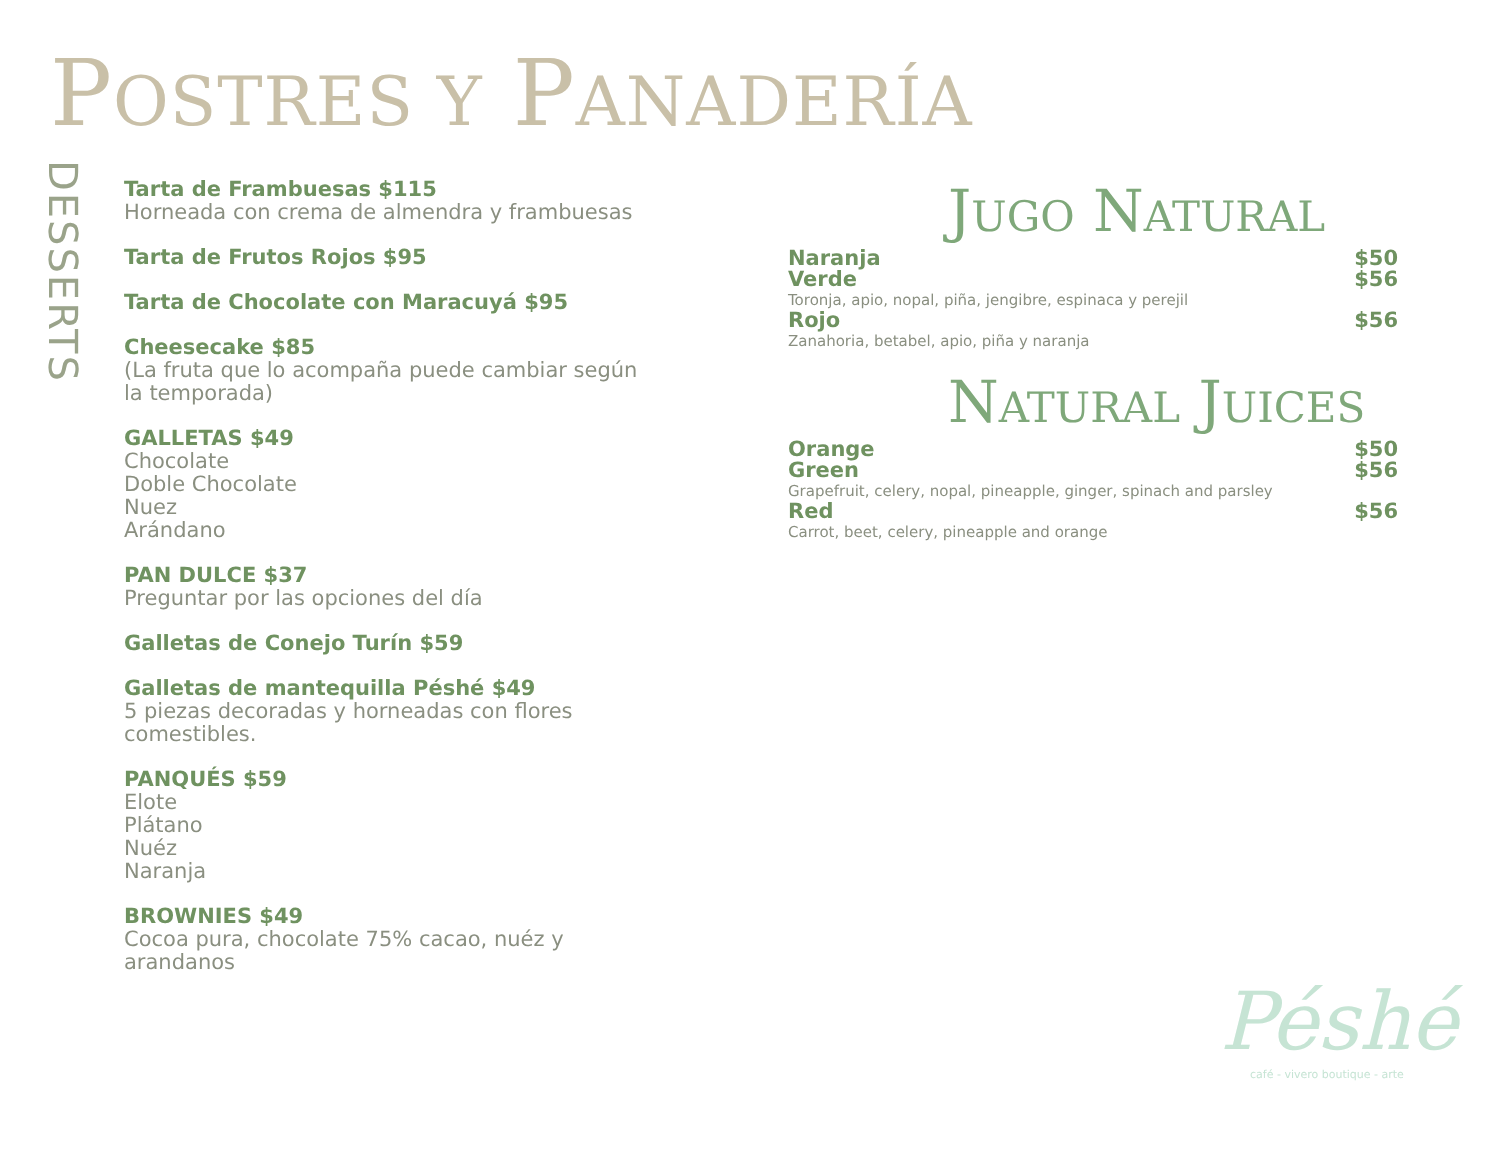POSTRES Y PANADERÍA
DESSERTS
Tarta de Frambuesas $115
Horneada con crema de almendra y frambuesas
Tarta de Frutos Rojos $95
Tarta de Chocolate con Maracuyá $95
Cheesecake $85
(La fruta que lo acompaña puede cambiar según la temporada)
GALLETAS $49
Chocolate
Doble Chocolate
Nuez
Arándano
PAN DULCE $37
Preguntar por las opciones del día
Galletas de Conejo Turín $59
Galletas de mantequilla Péshé $49
5 piezas decoradas y horneadas con flores comestibles.
PANQUÉS $59
Elote
Plátano
Nuéz
Naranja
BROWNIES $49
Cocoa pura, chocolate 75% cacao, nuéz y arandanos
JUGO NATURAL
Naranja $50
Verde $56
Toronja, apio, nopal, piña, jengibre, espinaca y perejil
Rojo $56
Zanahoria, betabel, apio, piña y naranja
NATURAL JUICES
Orange $50
Green $56
Grapefruit, celery, nopal, pineapple, ginger, spinach and parsley
Red $56
Carrot, beet, celery, pineapple and orange
Péshé
café - vivero boutique - arte